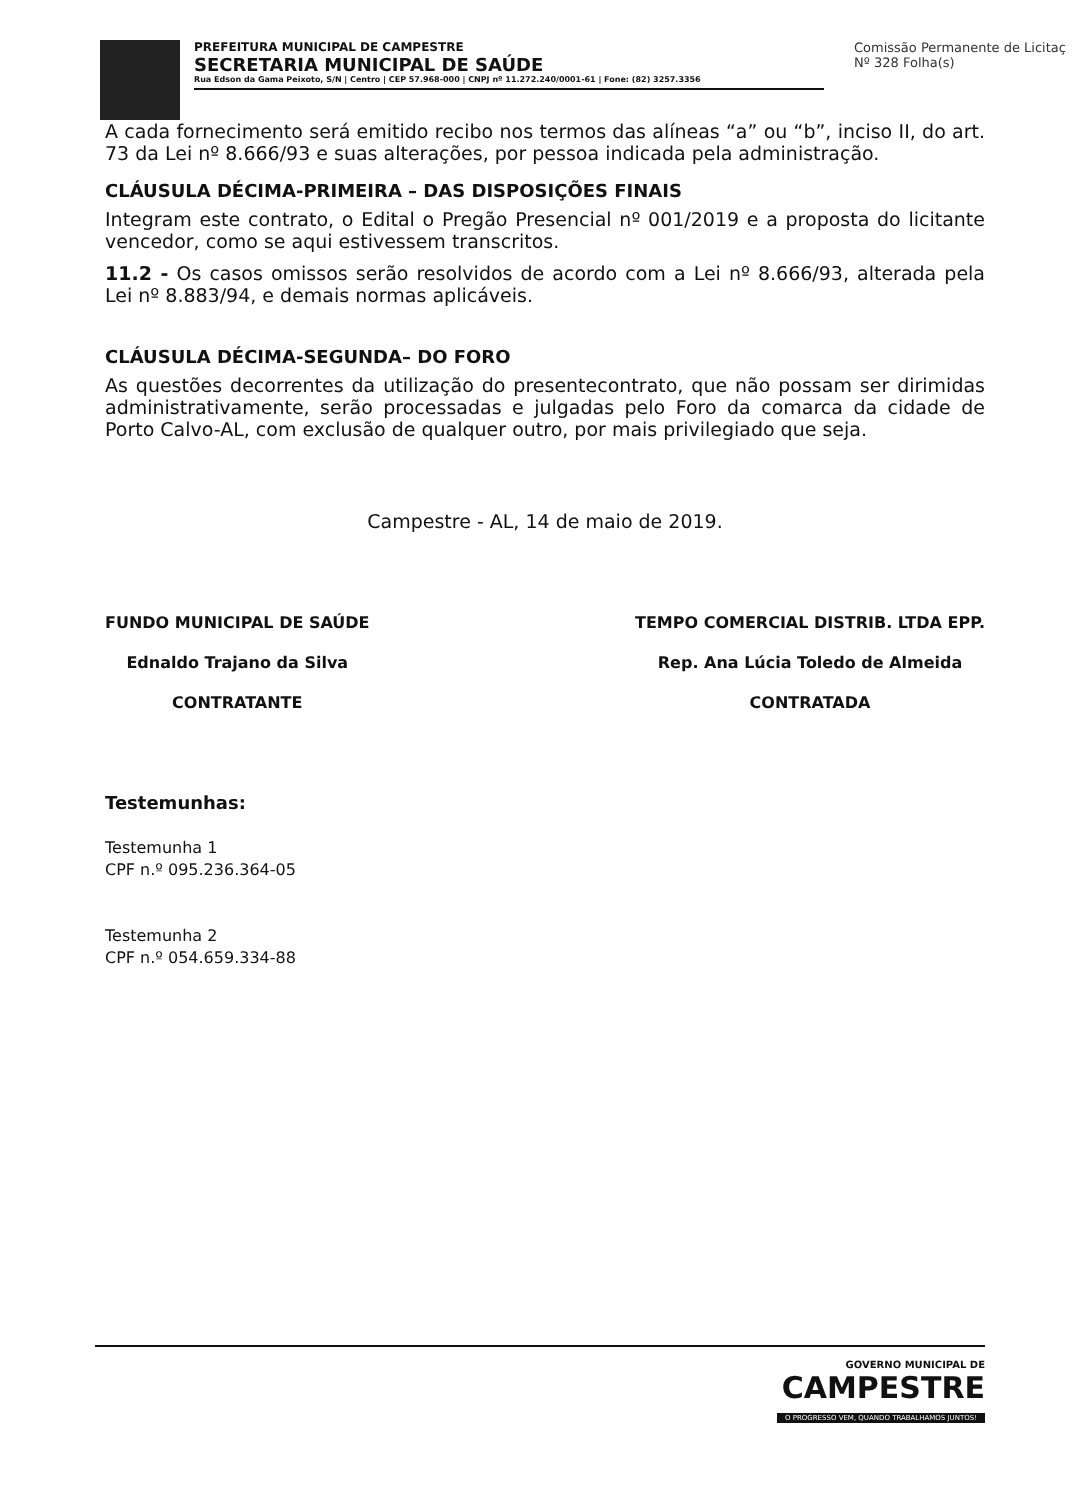PREFEITURA MUNICIPAL DE CAMPESTRE
SECRETARIA MUNICIPAL DE SAÚDE
Rua Edson da Gama Peixoto, S/N | Centro | CEP 57.968-000 | CNPJ nº 11.272.240/0001-61 | Fone: (82) 3257.3356
Comissão Permanente de Licitaç
Nº 328 Folha(s)
A cada fornecimento será emitido recibo nos termos das alíneas “a” ou “b”, inciso II, do art. 73 da Lei nº 8.666/93 e suas alterações, por pessoa indicada pela administração.
CLÁUSULA DÉCIMA-PRIMEIRA – DAS DISPOSIÇÕES FINAIS
Integram este contrato, o Edital o Pregão Presencial nº 001/2019 e a proposta do licitante vencedor, como se aqui estivessem transcritos.
11.2 - Os casos omissos serão resolvidos de acordo com a Lei nº 8.666/93, alterada pela Lei nº 8.883/94, e demais normas aplicáveis.
CLÁUSULA DÉCIMA-SEGUNDA– DO FORO
As questões decorrentes da utilização do presentecontrato, que não possam ser dirimidas administrativamente, serão processadas e julgadas pelo Foro da comarca da cidade de Porto Calvo-AL, com exclusão de qualquer outro, por mais privilegiado que seja.
Campestre - AL, 14 de maio de 2019.
FUNDO MUNICIPAL DE SAÚDE
Ednaldo Trajano da Silva
CONTRATANTE
TEMPO COMERCIAL DISTRIB. LTDA EPP.
Rep. Ana Lúcia Toledo de Almeida
CONTRATADA
Testemunhas:
Testemunha 1
CPF n.º 095.236.364-05
Testemunha 2
CPF n.º 054.659.334-88
GOVERNO MUNICIPAL DE
CAMPESTRE
O PROGRESSO VEM, QUANDO TRABALHAMOS JUNTOS!